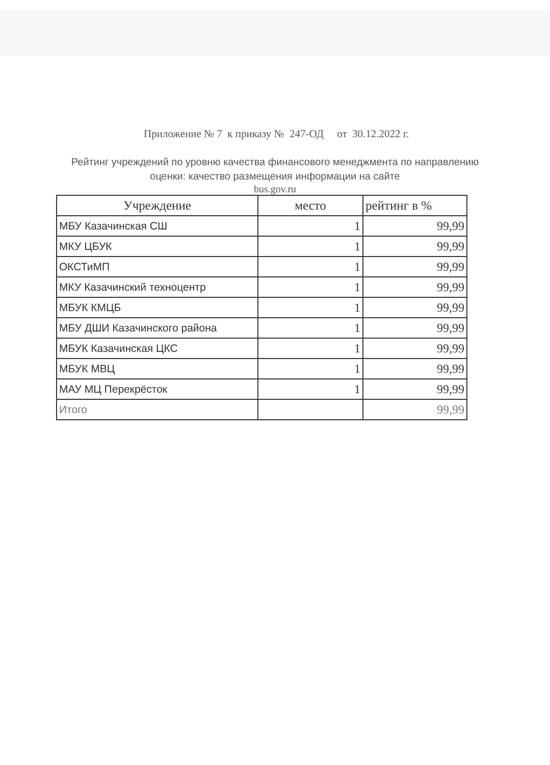Приложение № 7 к приказу № 247-ОД от 30.12.2022 г.
Рейтинг учреждений по уровню качества финансового менеджмента по направлению оценки: качество размещения информации на сайте
bus.gov.ru
| Учреждение | место | рейтинг в % |
| --- | --- | --- |
| МБУ Казачинская СШ | 1 | 99,99 |
| МКУ ЦБУК | 1 | 99,99 |
| ОКСТиМП | 1 | 99,99 |
| МКУ Казачинский техноцентр | 1 | 99,99 |
| МБУК КМЦБ | 1 | 99,99 |
| МБУ ДШИ Казачинского района | 1 | 99,99 |
| МБУК Казачинская ЦКС | 1 | 99,99 |
| МБУК МВЦ | 1 | 99,99 |
| МАУ МЦ Перекрёсток | 1 | 99,99 |
| Итого | | 99,99 |